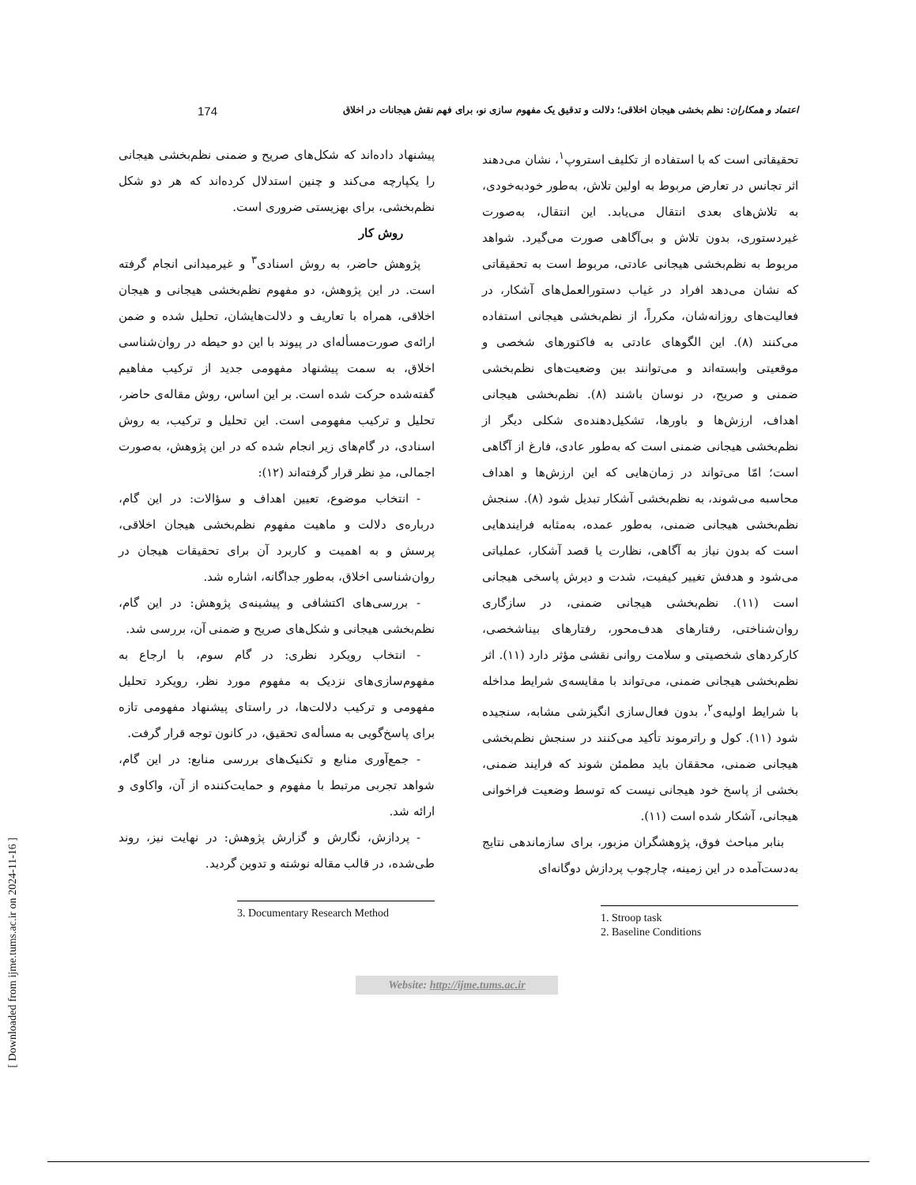[ Downloaded from ijme.tums.ac.ir on 2024-11-16 ]
174 اعتماد و همکاران: نظم بخشی هیجان اخلاقی؛ دلالت و تدقیق یک مفهوم سازی نو، برای فهم نقش هیجانات در اخلاق
تحقیقاتی است که با استفاده از تکلیف استروپ<sup>۱</sup>، نشان می‌دهند اثر تجانس در تعارض مربوط به اولین تلاش، به‌طور خودبه‌خودی، به تلاش‌های بعدی انتقال می‌یابد. این انتقال، به‌صورت غیردستوری، بدون تلاش و بی‌آگاهی صورت می‌گیرد. شواهد مربوط به نظم‌بخشی هیجانی عادتی، مربوط است به تحقیقاتی که نشان می‌دهد افراد در غیاب دستورالعمل‌های آشکار، در فعالیت‌های روزانه‌شان، مکرراً، از نظم‌بخشی هیجانی استفاده می‌کنند (۸). این الگوهای عادتی به فاکتورهای شخصی و موقعیتی وابسته‌اند و می‌توانند بین وضعیت‌های نظم‌بخشی ضمنی و صریح، در نوسان باشند (۸). نظم‌بخشی هیجانی اهداف، ارزش‌ها و باورها، تشکیل‌دهنده‌ی شکلی دیگر از نظم‌بخشی هیجانی ضمنی است که به‌طور عادی، فارغ از آگاهی است؛ امّا می‌تواند در زمان‌هایی که این ارزش‌ها و اهداف محاسبه می‌شوند، به نظم‌بخشی آشکار تبدیل شود (۸). سنجش نظم‌بخشی هیجانی ضمنی، به‌طور عمده، به‌مثابه فرایندهایی است که بدون نیاز به آگاهی، نظارت یا قصد آشکار، عملیاتی می‌شود و هدفش تغییر کیفیت، شدت و دیرش پاسخی هیجانی است (۱۱). نظم‌بخشی هیجانی ضمنی، در سازگاری روان‌شناختی، رفتارهای هدف‌محور، رفتارهای بیناشخصی، کارکردهای شخصیتی و سلامت روانی نقشی مؤثر دارد (۱۱). اثر نظم‌بخشی هیجانی ضمنی، می‌تواند با مقایسه‌ی شرایط مداخله با شرایط اولیه‌ی<sup>۲</sup>، بدون فعال‌سازی انگیزشی مشابه، سنجیده شود (۱۱). کول و راترموند تأکید می‌کنند در سنجش نظم‌بخشی هیجانی ضمنی، محققان باید مطمئن شوند که فرایند ضمنی، بخشی از پاسخ خود هیجانی نیست که توسط وضعیت فراخوانی هیجانی، آشکار شده است (۱۱).
بنابر مباحث فوق، پژوهشگران مزبور، برای سازماندهی نتایج به‌دست‌آمده در این زمینه، چارچوب پردازش دوگانه‌ای
1. Stroop task
2. Baseline Conditions
پیشنهاد داده‌اند که شکل‌های صریح و ضمنی نظم‌بخشی هیجانی را یکپارچه می‌کند و چنین استدلال کرده‌اند که هر دو شکل نظم‌بخشی، برای بهزیستی ضروری است.
روش کار
پژوهش حاضر، به روش اسنادی<sup>۳</sup> و غیرمیدانی انجام گرفته است. در این پژوهش، دو مفهوم نظم‌بخشی هیجانی و هیجان اخلاقی، همراه با تعاریف و دلالت‌هایشان، تحلیل شده و ضمن ارائه‌ی صورت‌مسأله‌ای در پیوند با این دو حیطه در روان‌شناسی اخلاق، به سمت پیشنهاد مفهومی جدید از ترکیب مفاهیم گفته‌شده حرکت شده است. بر این اساس، روش مقاله‌ی حاضر، تحلیل و ترکیب مفهومی است. این تحلیل و ترکیب، به روش اسنادی، در گام‌های زیر انجام شده که در این پژوهش، به‌صورت اجمالی، مدِ نظر قرار گرفته‌اند (۱۲):
- انتخاب موضوع، تعیین اهداف و سؤالات: در این گام، درباره‌ی دلالت و ماهیت مفهوم نظم‌بخشی هیجان اخلاقی، پرسش و به اهمیت و کاربرد آن برای تحقیقات هیجان در روان‌شناسی اخلاق، به‌طور جداگانه، اشاره شد.
- بررسی‌های اکتشافی و پیشینه‌ی پژوهش: در این گام، نظم‌بخشی هیجانی و شکل‌های صریح و ضمنی آن، بررسی شد.
- انتخاب رویکرد نظری: در گام سوم، با ارجاع به مفهوم‌سازی‌های نزدیک به مفهوم مورد نظر، رویکرد تحلیل مفهومی و ترکیب دلالت‌ها، در راستای پیشنهاد مفهومی تازه برای پاسخ‌گویی به مسأله‌ی تحقیق، در کانون توجه قرار گرفت.
- جمع‌آوری منابع و تکنیک‌های بررسی منابع: در این گام، شواهد تجربی مرتبط با مفهوم و حمایت‌کننده از آن، واکاوی و ارائه شد.
- پردازش، نگارش و گزارش پژوهش: در نهایت نیز، روند طی‌شده، در قالب مقاله نوشته و تدوین گردید.
3. Documentary Research Method
Website: http://ijme.tums.ac.ir